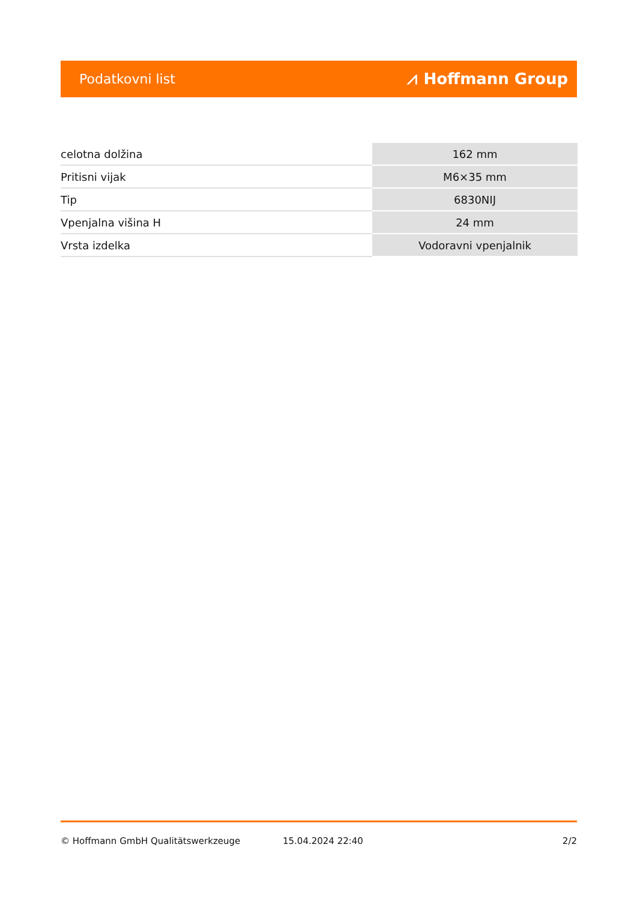Podatkovni list ⩘ Hoffmann Group
| celotna dolžina | 162 mm |
| Pritisni vijak | M6×35 mm |
| Tip | 6830NIJ |
| Vpenjalna višina H | 24 mm |
| Vrsta izdelka | Vodoravni vpenjalnik |
© Hoffmann GmbH Qualitätswerkzeuge 15.04.2024 22:40 2/2